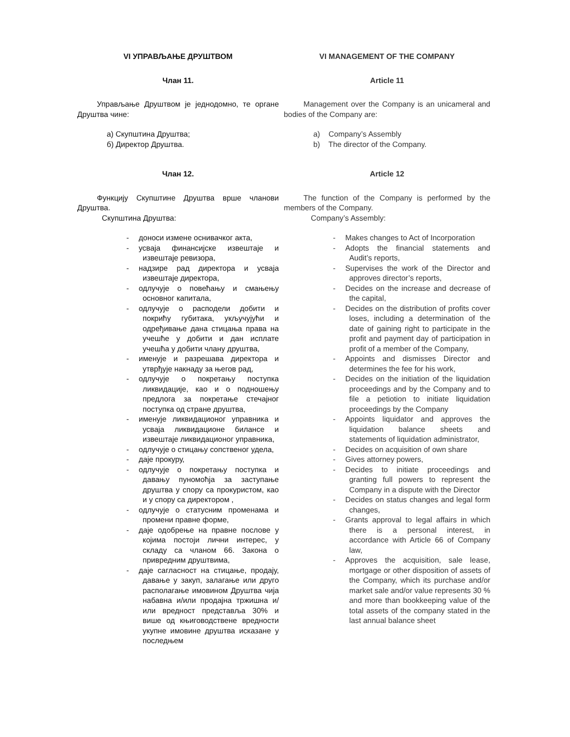VI УПРАВЉАЊЕ ДРУШТВОМ
Члан 11.
Управљање Друштвом је једнодомно, те органе Друштва чине:
а) Скупштина Друштва;
б) Директор Друштва.
Члан 12.
Функцију Скупштине Друштва врше чланови Друштва.
Скупштина Друштва:
- доноси измене оснивачког акта,
- усваја финансијске извештаје и извештаје ревизора,
- надзире рад директора и усваја извештаје директора,
- одлучује о повећању и смањењу основног капитала,
- одлучује о расподели добити и покрићу губитака, укључујући и одређивање дана стицања права на учешће у добити и дан исплате учешћа у добити члану друштва,
- именује и разрешава директора и утврђује накнаду за његов рад,
- одлучује о покретању поступка ликвидације, као и о подношењу предлога за покретање стечајног поступка од стране друштва,
- именује ликвидационог управника и усваја ликвидационе билансе и извештаје ликвидационог управника,
- одлучује о стицању сопственог удела,
- даје прокуру,
- одлучује о покретању поступка и давању пуномоћја за заступање друштва у спору са прокуристом, као и у спору са директором ,
- одлучује о статусним променама и промени правне форме,
- даје одобрење на правне послове у којима постоји лични интерес, у складу са чланом 66. Закона о привредним друштвима,
- даје сагласност на стицање, продају, давање у закуп, залагање или друго располагање имовином Друштва чија набавна и/или продајна тржишна и/или вредност представља 30% и више од књиговодствене вредности укупне имовине друштва исказане у последњем
VI MANAGEMENT OF THE COMPANY
Article 11
Management over the Company is an unicameral and bodies of the Company are:
a) Company’s Assembly
b) The director of the Company.
Article 12
The function of the Company is performed by the members of the Company.
Company’s Assembly:
- Makes changes to Act of Incorporation
- Adopts the financial statements and Audit’s reports,
- Supervises the work of the Director and approves director’s reports,
- Decides on the increase and decrease of the capital,
- Decides on the distribution of profits cover loses, including a determination of the date of gaining right to participate in the profit and payment day of participation in profit of a member of the Company,
- Appoints and dismisses Director and determines the fee for his work,
- Decides on the initiation of the liquidation proceedings and by the Company and to file a petiotion to initiate liquidation proceedings by the Company
- Appoints liquidator and approves the liquidation balance sheets and statements of liquidation administrator,
- Decides on acquisition of own share
- Gives attorney powers,
- Decides to initiate proceedings and granting full powers to represent the Company in a dispute with the Director
- Decides on status changes and legal form changes,
- Grants approval to legal affairs in which there is a personal interest, in accordance with Article 66 of Company law,
- Approves the acquisition, sale lease, mortgage or other disposition of assets of the Company, which its purchase and/or market sale and/or value represents 30 % and more than bookkeeping value of the total assets of the company stated in the last annual balance sheet